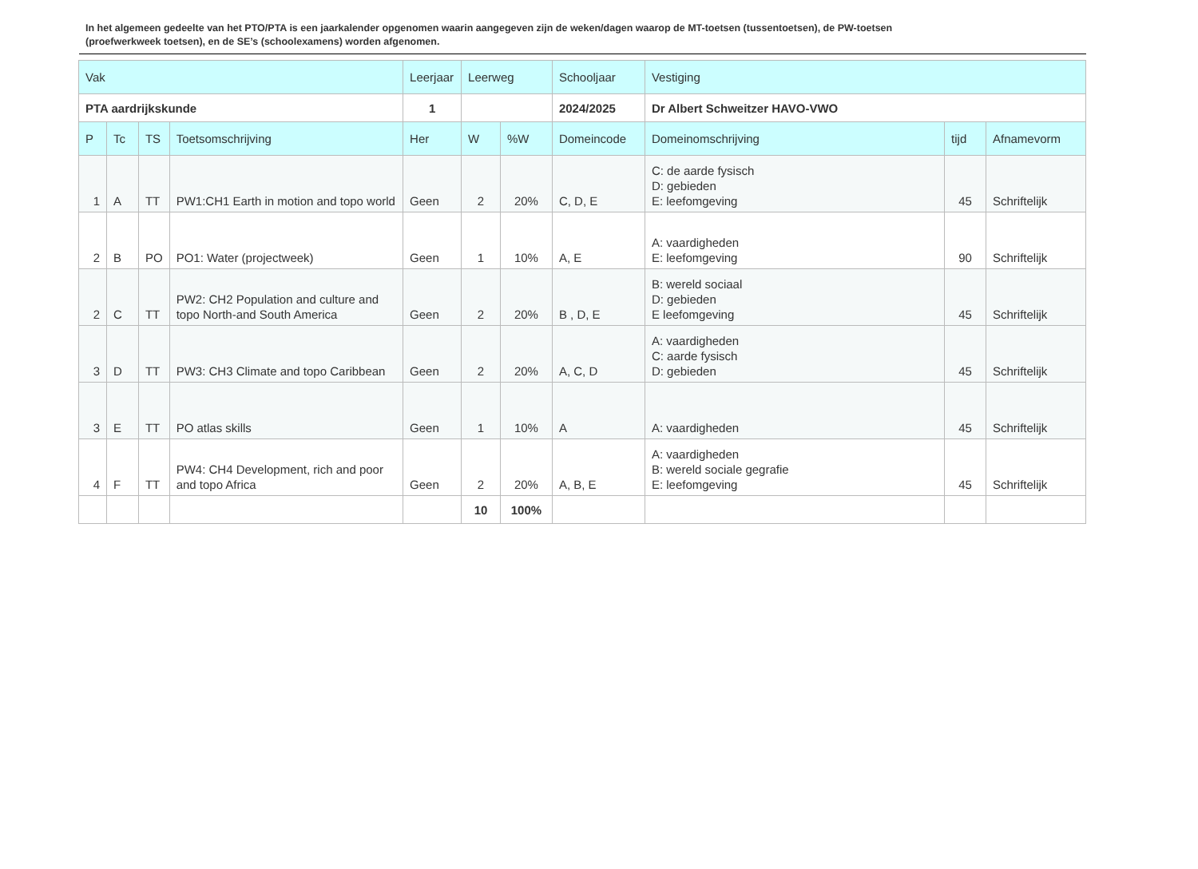In het algemeen gedeelte van het PTO/PTA is een jaarkalender opgenomen waarin aangegeven zijn de weken/dagen waarop de MT-toetsen (tussentoetsen), de PW-toetsen (proefwerkweek toetsen), en de SE’s (schoolexamens) worden afgenomen.
| Vak | | | | Leerjaar | Leerweg | | Schooljaar | Vestiging | | |
| --- | --- | --- | --- | --- | --- | --- | --- | --- | --- | --- |
| PTA aardrijkskunde | | | | 1 | | | 2024/2025 | Dr Albert Schweitzer HAVO-VWO | | |
| P | Tc | TS | Toetsomschrijving | Her | W | %W | Domeincode | Domeinomschrijving | tijd | Afnamevorm |
| 1 | A | TT | PW1:CH1 Earth in motion and topo world | Geen | 2 | 20% | C, D, E | C: de aarde fysisch D: gebieden E: leefomgeving | 45 | Schriftelijk |
| 2 | B | PO | PO1: Water (projectweek) | Geen | 1 | 10% | A, E | A: vaardigheden E: leefomgeving | 90 | Schriftelijk |
| 2 | C | TT | PW2: CH2 Population and culture and topo North-and South America | Geen | 2 | 20% | B , D, E | B: wereld sociaal D: gebieden E leefomgeving | 45 | Schriftelijk |
| 3 | D | TT | PW3: CH3 Climate and topo Caribbean | Geen | 2 | 20% | A, C, D | A: vaardigheden C: aarde fysisch D: gebieden | 45 | Schriftelijk |
| 3 | E | TT | PO atlas skills | Geen | 1 | 10% | A | A: vaardigheden | 45 | Schriftelijk |
| 4 | F | TT | PW4: CH4 Development, rich and poor and topo Africa | Geen | 2 | 20% | A, B, E | A: vaardigheden B: wereld sociale gegrafie E: leefomgeving | 45 | Schriftelijk |
| | | | | | 10 | 100% | | | | |